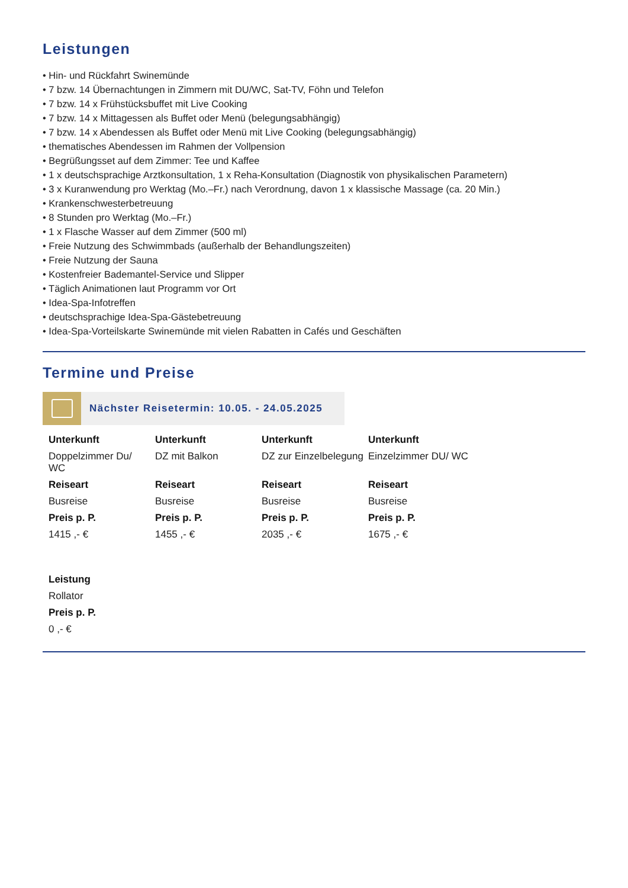Leistungen
• Hin- und Rückfahrt Swinemünde
• 7 bzw. 14 Übernachtungen in Zimmern mit DU/WC, Sat-TV, Föhn und Telefon
• 7 bzw. 14 x Frühstücksbuffet mit Live Cooking
• 7 bzw. 14 x Mittagessen als Buffet oder Menü (belegungsabhängig)
• 7 bzw. 14 x Abendessen als Buffet oder Menü mit Live Cooking (belegungsabhängig)
• thematisches Abendessen im Rahmen der Vollpension
• Begrüßungsset auf dem Zimmer: Tee und Kaffee
• 1 x deutschsprachige Arztkonsultation, 1 x Reha-Konsultation (Diagnostik von physikalischen Parametern)
• 3 x Kuranwendung pro Werktag (Mo.–Fr.) nach Verordnung, davon 1 x klassische Massage (ca. 20 Min.)
• Krankenschwesterbetreuung
• 8 Stunden pro Werktag (Mo.–Fr.)
• 1 x Flasche Wasser auf dem Zimmer (500 ml)
• Freie Nutzung des Schwimmbads (außerhalb der Behandlungszeiten)
• Freie Nutzung der Sauna
• Kostenfreier Bademantel-Service und Slipper
• Täglich Animationen laut Programm vor Ort
• Idea-Spa-Infotreffen
• deutschsprachige Idea-Spa-Gästebetreuung
• Idea-Spa-Vorteilskarte Swinemünde mit vielen Rabatten in Cafés und Geschäften
Termine und Preise
Nächster Reisetermin: 10.05. - 24.05.2025
| Unterkunft | Unterkunft | Unterkunft | Unterkunft |
| --- | --- | --- | --- |
| Doppelzimmer Du/ WC | DZ mit Balkon | DZ zur Einzelbelegung | Einzelzimmer DU/ WC |
| Reiseart | Reiseart | Reiseart | Reiseart |
| Busreise | Busreise | Busreise | Busreise |
| Preis p. P. | Preis p. P. | Preis p. P. | Preis p. P. |
| 1415 ,- € | 1455 ,- € | 2035 ,- € | 1675 ,- € |
| Leistung |
| --- |
| Rollator |
| Preis p. P. |
| 0 ,- € |